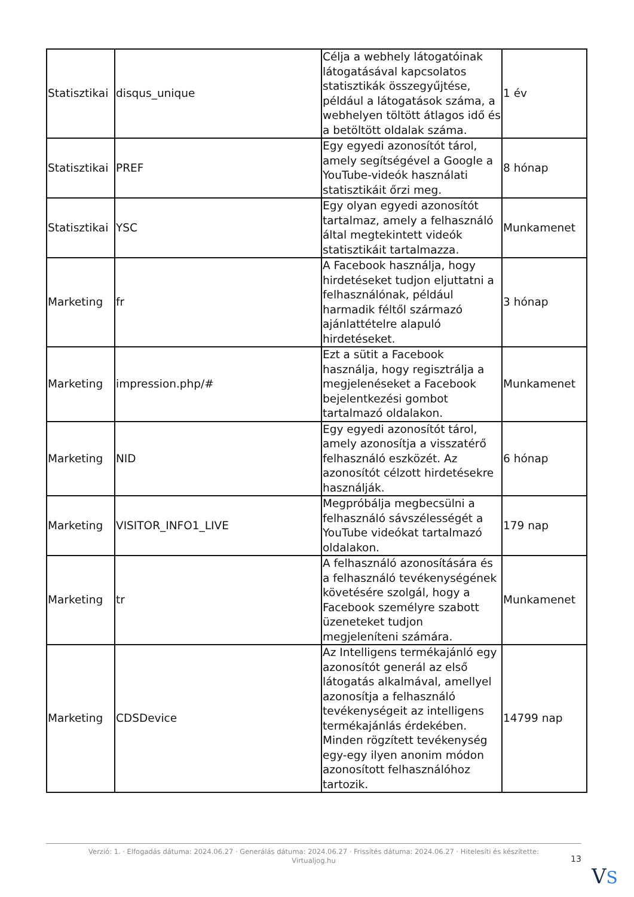| Statisztikai | disqus_unique | Célja a webhely látogatóinak látogatásával kapcsolatos statisztikák összegyűjtése, például a látogatások száma, a webhelyen töltött átlagos idő és a betöltött oldalak száma. | 1 év |
| Statisztikai | PREF | Egy egyedi azonosítót tárol, amely segítségével a Google a YouTube-videók használati statisztikáit őrzi meg. | 8 hónap |
| Statisztikai | YSC | Egy olyan egyedi azonosítót tartalmaz, amely a felhasználó által megtekintett videók statisztikáit tartalmazza. | Munkamenet |
| Marketing | fr | A Facebook használja, hogy hirdetéseket tudjon eljuttatni a felhasználónak, például harmadik féltől származó ajánlattételre alapuló hirdetéseket. | 3 hónap |
| Marketing | impression.php/# | Ezt a sütit a Facebook használja, hogy regisztrálja a megjelenéseket a Facebook bejelentkezési gombot tartalmazó oldalakon. | Munkamenet |
| Marketing | NID | Egy egyedi azonosítót tárol, amely azonosítja a visszatérő felhasználó eszközét. Az azonosítót célzott hirdetésekre használják. | 6 hónap |
| Marketing | VISITOR_INFO1_LIVE | Megpróbálja megbecsülni a felhasználó sávszélességét a YouTube videókat tartalmazó oldalakon. | 179 nap |
| Marketing | tr | A felhasználó azonosítására és a felhasználó tevékenységének követésére szolgál, hogy a Facebook személyre szabott üzeneteket tudjon megjeleníteni számára. | Munkamenet |
| Marketing | CDSDevice | Az Intelligens termékajánló egy azonosítót generál az első látogatás alkalmával, amellyel azonosítja a felhasználó tevékenységeit az intelligens termékajánlás érdekében. Minden rögzített tevékenység egy-egy ilyen anonim módon azonosított felhasználóhoz tartozik. | 14799 nap |
Verzió: 1. · Elfogadás dátuma: 2024.06.27 · Generálás dátuma: 2024.06.27 · Frissítés dátuma: 2024.06.27 · Hitelesíti és készítette:
Virtualjog.hu
13
VS